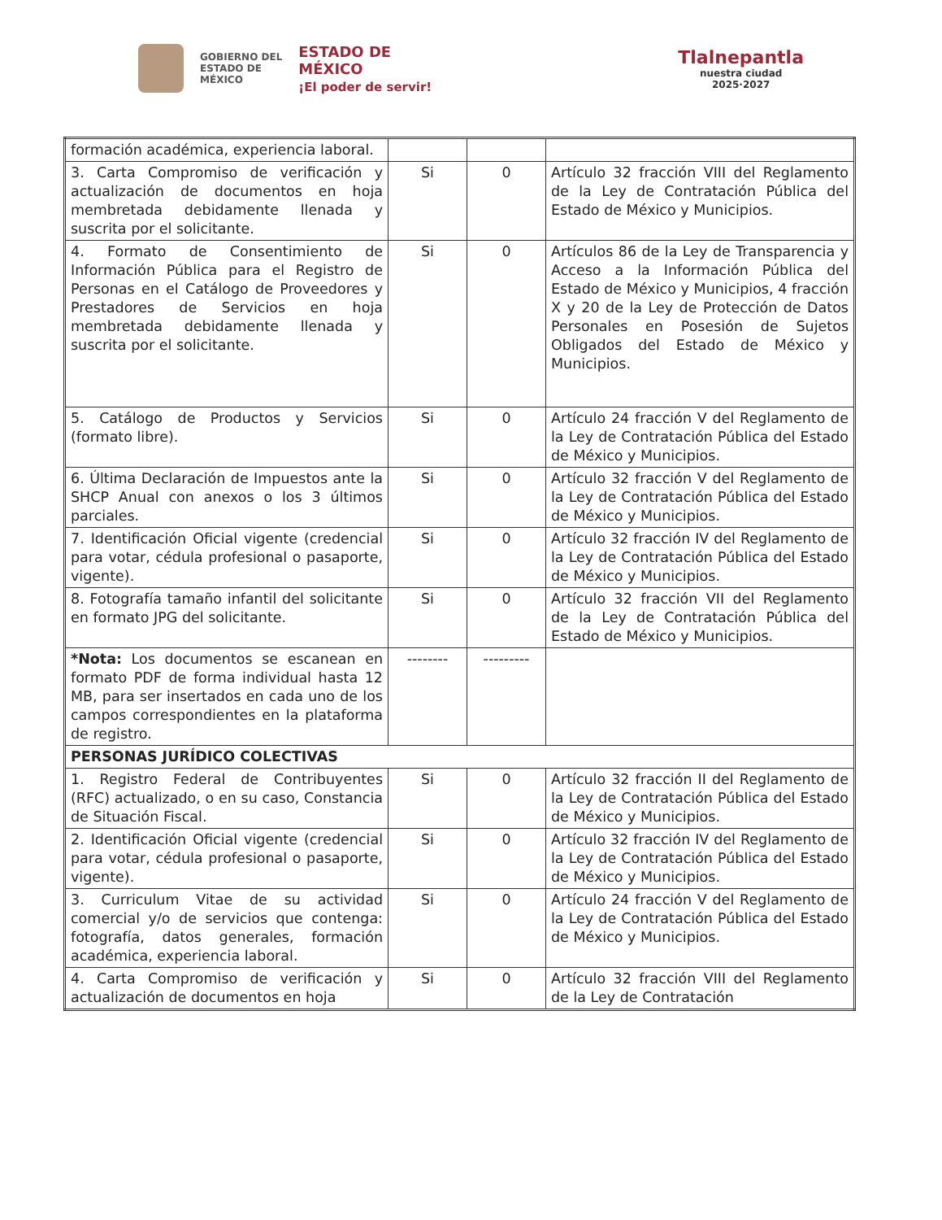GOBIERNO DEL
ESTADO DE
MÉXICO
ESTADO DE
MÉXICO
¡El poder de servir!
Tlalnepantla
nuestra ciudad
2025·2027
| formación académica, experiencia laboral. | | | |
| 3. Carta Compromiso de verificación y actualización de documentos en hoja membretada debidamente llenada y suscrita por el solicitante. | Si | 0 | Artículo 32 fracción VIII del Reglamento de la Ley de Contratación Pública del Estado de México y Municipios. |
| 4. Formato de Consentimiento de Información Pública para el Registro de Personas en el Catálogo de Proveedores y Prestadores de Servicios en hoja membretada debidamente llenada y suscrita por el solicitante. | Si | 0 | Artículos 86 de la Ley de Transparencia y Acceso a la Información Pública del Estado de México y Municipios, 4 fracción X y 20 de la Ley de Protección de Datos Personales en Posesión de Sujetos Obligados del Estado de México y Municipios. |
| 5. Catálogo de Productos y Servicios (formato libre). | Si | 0 | Artículo 24 fracción V del Reglamento de la Ley de Contratación Pública del Estado de México y Municipios. |
| 6. Última Declaración de Impuestos ante la SHCP Anual con anexos o los 3 últimos parciales. | Si | 0 | Artículo 32 fracción V del Reglamento de la Ley de Contratación Pública del Estado de México y Municipios. |
| 7. Identificación Oficial vigente (credencial para votar, cédula profesional o pasaporte, vigente). | Si | 0 | Artículo 32 fracción IV del Reglamento de la Ley de Contratación Pública del Estado de México y Municipios. |
| 8. Fotografía tamaño infantil del solicitante en formato JPG del solicitante. | Si | 0 | Artículo 32 fracción VII del Reglamento de la Ley de Contratación Pública del Estado de México y Municipios. |
| *Nota: Los documentos se escanean en formato PDF de forma individual hasta 12 MB, para ser insertados en cada uno de los campos correspondientes en la plataforma de registro. | -------- | --------- | |
| PERSONAS JURÍDICO COLECTIVAS | | | |
| 1. Registro Federal de Contribuyentes (RFC) actualizado, o en su caso, Constancia de Situación Fiscal. | Si | 0 | Artículo 32 fracción II del Reglamento de la Ley de Contratación Pública del Estado de México y Municipios. |
| 2. Identificación Oficial vigente (credencial para votar, cédula profesional o pasaporte, vigente). | Si | 0 | Artículo 32 fracción IV del Reglamento de la Ley de Contratación Pública del Estado de México y Municipios. |
| 3. Curriculum Vitae de su actividad comercial y/o de servicios que contenga: fotografía, datos generales, formación académica, experiencia laboral. | Si | 0 | Artículo 24 fracción V del Reglamento de la Ley de Contratación Pública del Estado de México y Municipios. |
| 4. Carta Compromiso de verificación y actualización de documentos en hoja | Si | 0 | Artículo 32 fracción VIII del Reglamento de la Ley de Contratación |